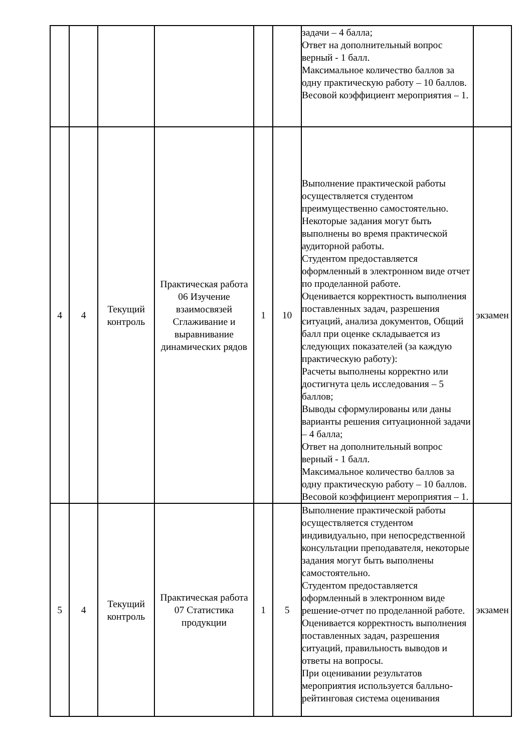| | | | | | | задачи – 4 балла; Ответ на дополнительный вопрос верный - 1 балл. Максимальное количество баллов за одну практическую работу – 10 баллов. Весовой коэффициент мероприятия – 1. | |
| 4 | 4 | Текущий контроль | Практическая работа 06 Изучение взаимосвязей Сглаживание и выравнивание динамических рядов | 1 | 10 | Выполнение практической работы осуществляется студентом преимущественно самостоятельно. Некоторые задания могут быть выполнены во время практической аудиторной работы. Студентом предоставляется оформленный в электронном виде отчет по проделанной работе. Оценивается корректность выполнения поставленных задач, разрешения ситуаций, анализа документов, Общий балл при оценке складывается из следующих показателей (за каждую практическую работу): Расчеты выполнены корректно или достигнута цель исследования – 5 баллов; Выводы сформулированы или даны варианты решения ситуационной задачи – 4 балла; Ответ на дополнительный вопрос верный - 1 балл. Максимальное количество баллов за одну практическую работу – 10 баллов. Весовой коэффициент мероприятия – 1. | экзамен |
| 5 | 4 | Текущий контроль | Практическая работа 07 Статистика продукции | 1 | 5 | Выполнение практической работы осуществляется студентом индивидуально, при непосредственной консультации преподавателя, некоторые задания могут быть выполнены самостоятельно. Студентом предоставляется оформленный в электронном виде решение-отчет по проделанной работе. Оценивается корректность выполнения поставленных задач, разрешения ситуаций, правильность выводов и ответы на вопросы. При оценивании результатов мероприятия используется балльно-рейтинговая система оценивания | экзамен |